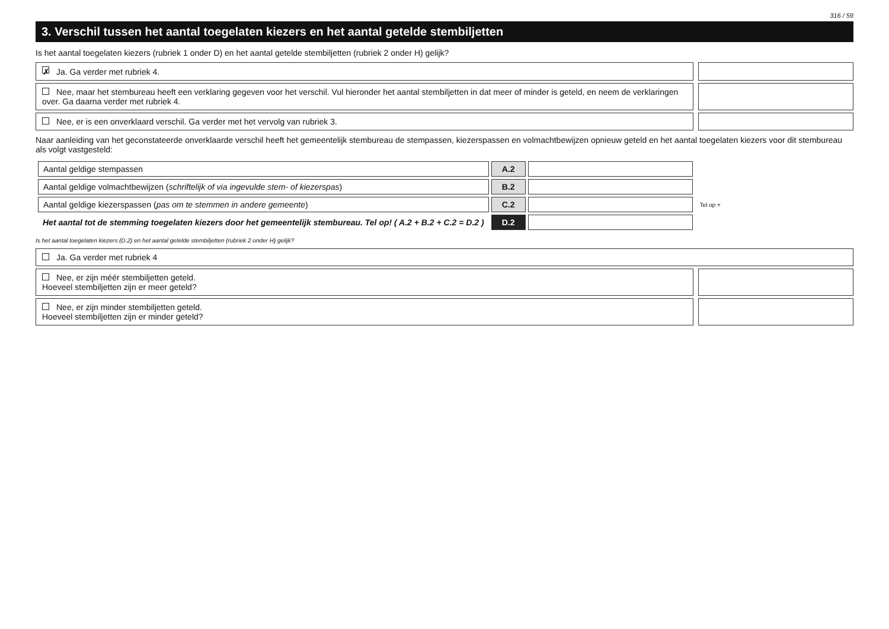316 / 59
3. Verschil tussen het aantal toegelaten kiezers en het aantal getelde stembiljetten
Is het aantal toegelaten kiezers (rubriek 1 onder D) en het aantal getelde stembiljetten (rubriek 2 onder H) gelijk?
✗ Ja. Ga verder met rubriek 4.
Nee, maar het stembureau heeft een verklaring gegeven voor het verschil. Vul hieronder het aantal stembiljetten in dat meer of minder is geteld, en neem de verklaringen over. Ga daarna verder met rubriek 4.
Nee, er is een onverklaard verschil. Ga verder met het vervolg van rubriek 3.
Naar aanleiding van het geconstateerde onverklaarde verschil heeft het gemeentelijk stembureau de stempassen, kiezerspassen en volmachtbewijzen opnieuw geteld en het aantal toegelaten kiezers voor dit stembureau als volgt vastgesteld:
| Aantal geldige stempassen | A.2 | | |
| Aantal geldige volmachtbewijzen ( schriftelijk of via ingevulde stem- of kiezerspas ) | B.2 | | |
| Aantal geldige kiezerspassen ( pas om te stemmen in andere gemeente ) | C.2 | | Tel op + |
| Het aantal tot de stemming toegelaten kiezers door het gemeentelijk stembureau. Tel op! ( A.2 + B.2 + C.2 = D.2 ) | D.2 | | |
Is het aantal toegelaten kiezers (D.2) en het aantal getelde stembiljetten (rubriek 2 onder H) gelijk?
Ja. Ga verder met rubriek 4
Nee, er zijn méér stembiljetten geteld.
Hoeveel stembiljetten zijn er meer geteld?
Nee, er zijn minder stembiljetten geteld.
Hoeveel stembiljetten zijn er minder geteld?